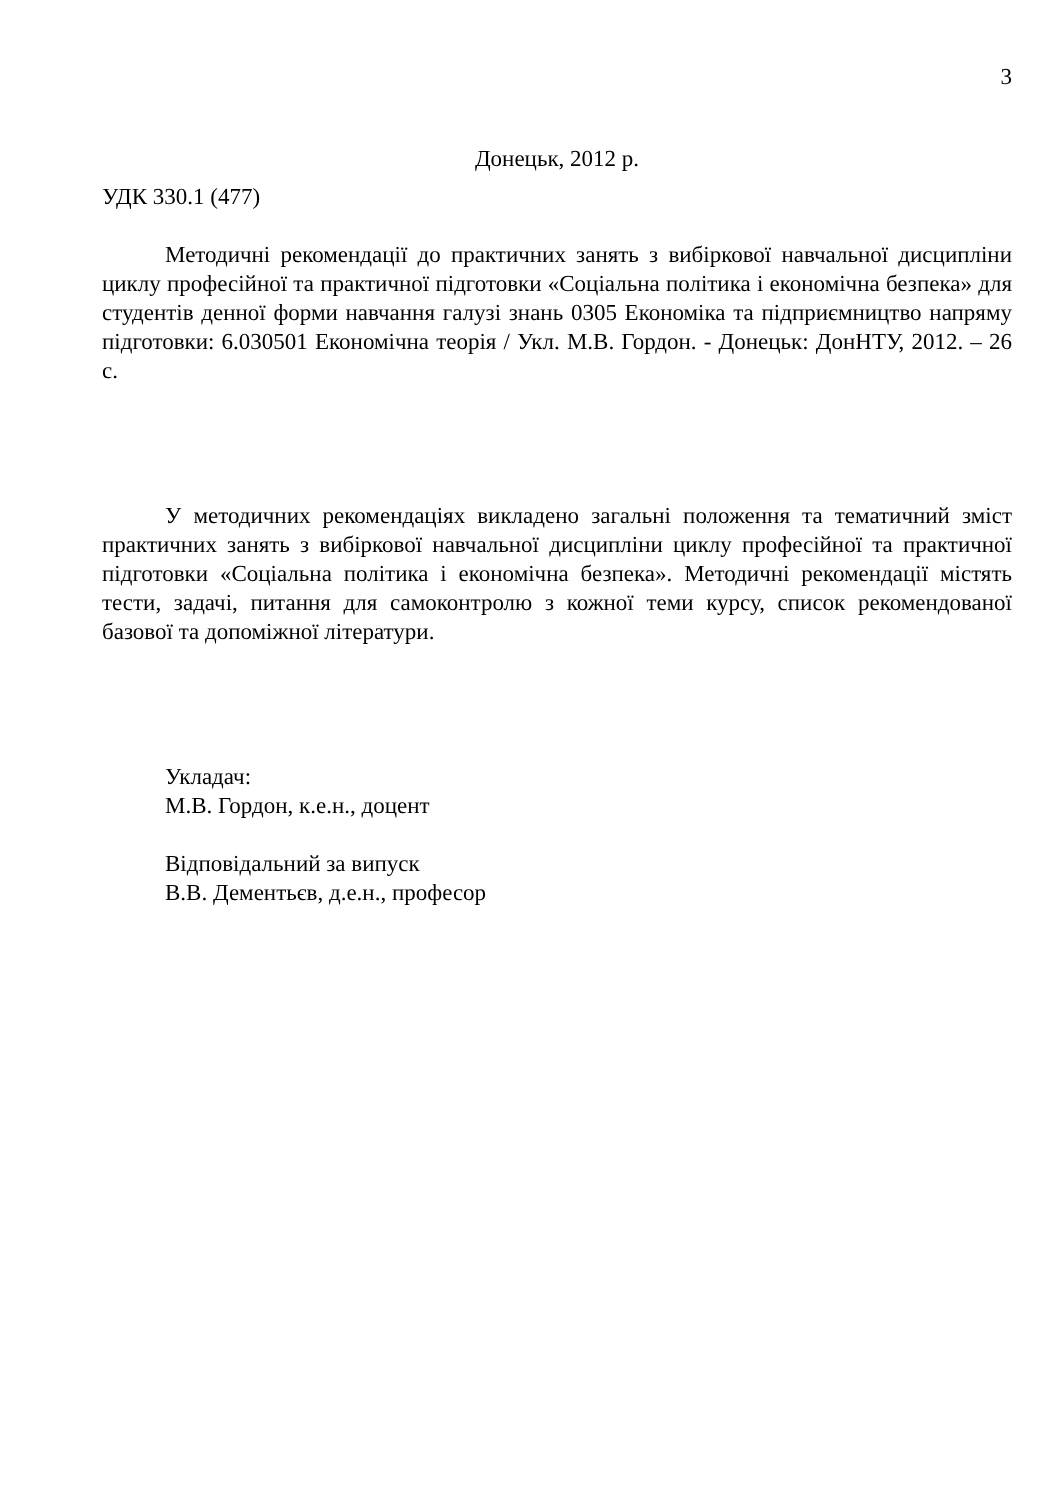3
Донецьк, 2012 р.
УДК 330.1 (477)
Методичні рекомендації до практичних занять з вибіркової навчальної дисципліни циклу професійної та практичної підготовки «Соціальна політика і економічна безпека» для студентів денної форми навчання галузі знань 0305 Економіка та підприємництво напряму підготовки: 6.030501 Економічна теорія / Укл. М.В. Гордон. - Донецьк: ДонНТУ, 2012. – 26 с.
У методичних рекомендаціях викладено загальні положення та тематичний зміст практичних занять з вибіркової навчальної дисципліни циклу професійної та практичної підготовки «Соціальна політика і економічна безпека». Методичні рекомендації містять тести, задачі, питання для самоконтролю з кожної теми курсу, список рекомендованої базової та допоміжної літератури.
Укладач:
М.В. Гордон, к.е.н., доцент
Відповідальний за випуск
В.В. Дементьєв, д.е.н., професор